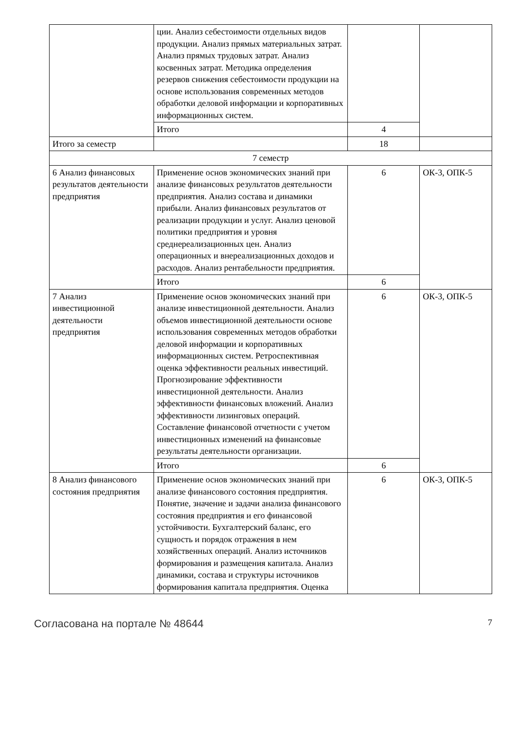| | ции. Анализ себестоимости отдельных видов продукции. Анализ прямых материальных затрат. Анализ прямых трудовых затрат. Анализ косвенных затрат. Методика определения резервов снижения себестоимости продукции на основе использования современных методов обработки деловой информации и корпоративных информационных систем. | | |
| | Итого | 4 | |
| Итого за семестр | | 18 | |
| 7 семестр | | | |
| 6 Анализ финансовых результатов деятельности предприятия | Применение основ экономических знаний при анализе финансовых результатов деятельности предприятия. Анализ состава и динамики прибыли. Анализ финансовых результатов от реализации продукции и услуг. Анализ ценовой политики предприятия и уровня среднереализационных цен. Анализ операционных и внереализационных доходов и расходов. Анализ рентабельности предприятия. | 6 | ОК-3, ОПК-5 |
| | Итого | 6 | |
| 7 Анализ инвестиционной деятельности предприятия | Применение основ экономических знаний при анализе инвестиционной деятельности. Анализ объемов инвестиционной деятельности основе использования современных методов обработки деловой информации и корпоративных информационных систем. Ретроспективная оценка эффективности реальных инвестиций. Прогнозирование эффективности инвестиционной деятельности. Анализ эффективности финансовых вложений. Анализ эффективности лизинговых операций. Составление финансовой отчетности с учетом инвестиционных изменений на финансовые результаты деятельности организации. | 6 | ОК-3, ОПК-5 |
| | Итого | 6 | |
| 8 Анализ финансового состояния предприятия | Применение основ экономических знаний при анализе финансового состояния предприятия. Понятие, значение и задачи анализа финансового состояния предприятия и его финансовой устойчивости. Бухгалтерский баланс, его сущность и порядок отражения в нем хозяйственных операций. Анализ источников формирования и размещения капитала. Анализ динамики, состава и структуры источников формирования капитала предприятия. Оценка | 6 | ОК-3, ОПК-5 |
Согласована на портале № 48644 7